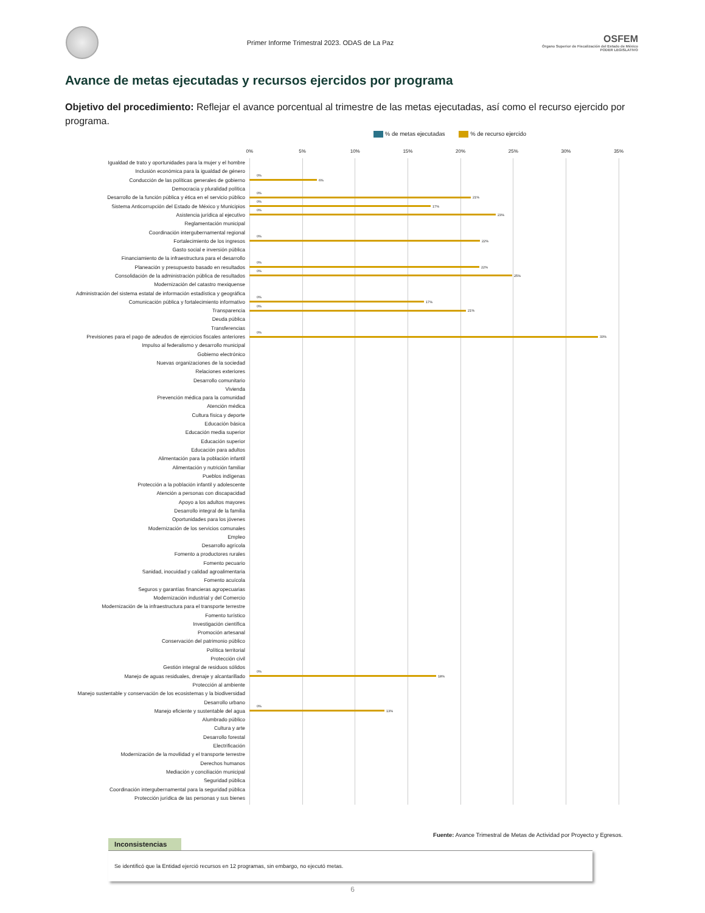Primer Informe Trimestral 2023. ODAS de La Paz
OSFEM
Órgano Superior de Fiscalización del Estado de México
PODER LEGISLATIVO
Avance de metas ejecutadas y recursos ejercidos por programa
Objetivo del procedimiento: Reflejar el avance porcentual al trimestre de las metas ejecutadas, así como el recurso ejercido por programa.
% de metas ejecutadas % de recurso ejercido
0% 5% 10% 15% 20% 25% 30% 35%
Igualdad de trato y oportunidades para la mujer y el hombre
Inclusión económica para la igualdad de género
Conducción de las políticas generales de gobierno
0%
6%
Democracia y pluralidad política
Desarrollo de la función pública y ética en el servicio público
0%
21%
Sistema Anticorrupción del Estado de México y Municipios
0%
17%
Asistencia jurídica al ejecutivo
0%
23%
Reglamentación municipal
Coordinación intergubernamental regional
Fortalecimiento de los ingresos
0%
22%
Gasto social e inversión pública
Financiamiento de la infraestructura para el desarrollo
Planeación y presupuesto basado en resultados
0%
22%
Consolidación de la administración pública de resultados
0%
25%
Modernización del catastro mexiquense
Administración del sistema estatal de información estadística y geográfica
Comunicación pública y fortalecimiento informativo
0%
17%
Transparencia
0%
21%
Deuda pública
Transferencias
Previsiones para el pago de adeudos de ejercicios fiscales anteriores
0%
33%
Impulso al federalismo y desarrollo municipal
Gobierno electrónico
Nuevas organizaciones de la sociedad
Relaciones exteriores
Desarrollo comunitario
Vivienda
Prevención médica para la comunidad
Atención médica
Cultura física y deporte
Educación básica
Educación media superior
Educación superior
Educación para adultos
Alimentación para la población infantil
Alimentación y nutrición familiar
Pueblos indígenas
Protección a la población infantil y adolescente
Atención a personas con discapacidad
Apoyo a los adultos mayores
Desarrollo integral de la familia
Oportunidades para los jóvenes
Modernización de los servicios comunales
Empleo
Desarrollo agrícola
Fomento a productores rurales
Fomento pecuario
Sanidad, inocuidad y calidad agroalimentaria
Fomento acuícola
Seguros y garantías financieras agropecuarias
Modernización industrial y del Comercio
Modernización de la infraestructura para el transporte terrestre
Fomento turístico
Investigación científica
Promoción artesanal
Conservación del patrimonio público
Política territorial
Protección civil
Gestión integral de residuos sólidos
Manejo de aguas residuales, drenaje y alcantarillado
0%
18%
Protección al ambiente
Manejo sustentable y conservación de los ecosistemas y la biodiversidad
Desarrollo urbano
Manejo eficiente y sustentable del agua
0%
13%
Alumbrado público
Cultura y arte
Desarrollo forestal
Electrificación
Modernización de la movilidad y el transporte terrestre
Derechos humanos
Mediación y conciliación municipal
Seguridad pública
Coordinación intergubernamental para la seguridad pública
Protección jurídica de las personas y sus bienes
Fuente: Avance Trimestral de Metas de Actividad por Proyecto y Egresos.
Inconsistencias
Se identificó que la Entidad ejerció recursos en 12 programas, sin embargo, no ejecutó metas.
6